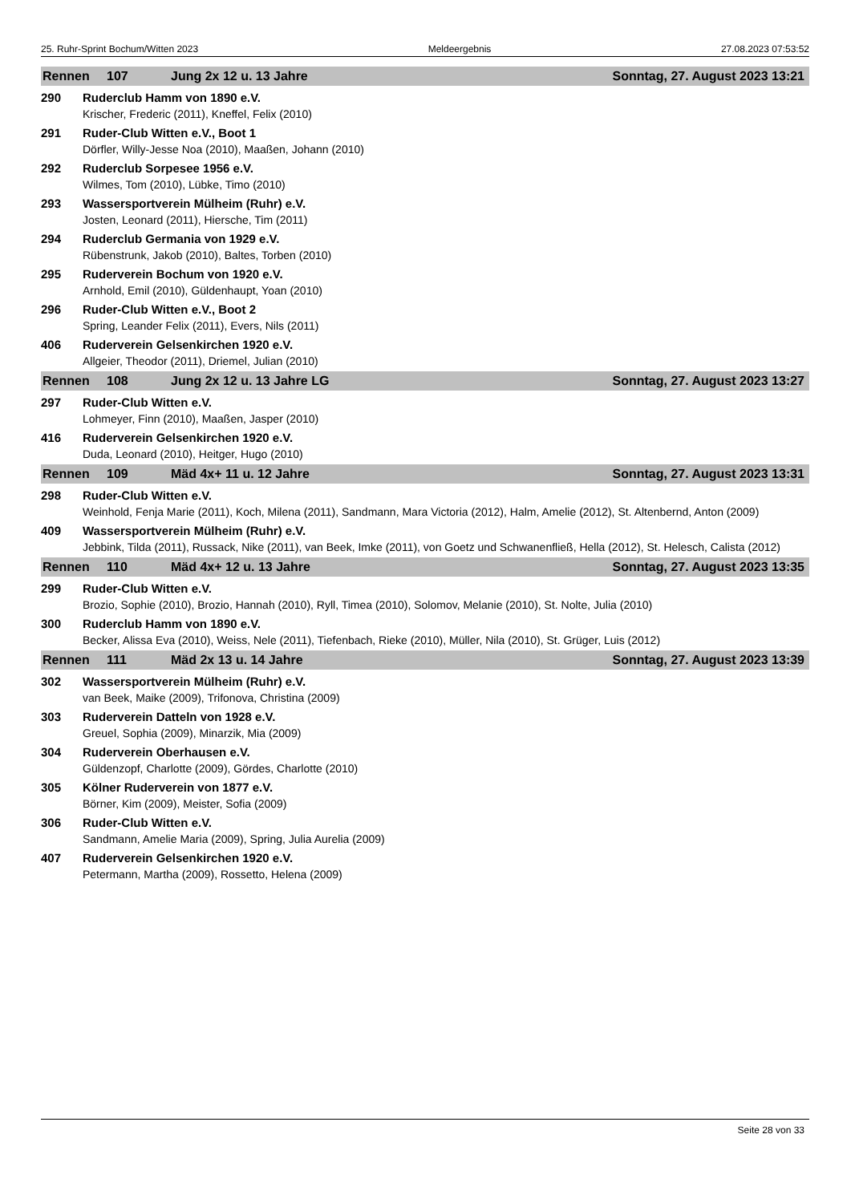25. Ruhr-Sprint Bochum/Witten 2023 Meldeergebnis 27.08.2023 07:53:52
Rennen 107 Jung 2x 12 u. 13 Jahre Sonntag, 27. August 2023 13:21
290 Ruderclub Hamm von 1890 e.V.
Krischer, Frederic (2011), Kneffel, Felix (2010)
291 Ruder-Club Witten e.V., Boot 1
Dörfler, Willy-Jesse Noa (2010), Maaßen, Johann (2010)
292 Ruderclub Sorpesee 1956 e.V.
Wilmes, Tom (2010), Lübke, Timo (2010)
293 Wassersportverein Mülheim (Ruhr) e.V.
Josten, Leonard (2011), Hiersche, Tim (2011)
294 Ruderclub Germania von 1929 e.V.
Rübenstrunk, Jakob (2010), Baltes, Torben (2010)
295 Ruderverein Bochum von 1920 e.V.
Arnhold, Emil (2010), Güldenhaupt, Yoan (2010)
296 Ruder-Club Witten e.V., Boot 2
Spring, Leander Felix (2011), Evers, Nils (2011)
406 Ruderverein Gelsenkirchen 1920 e.V.
Allgeier, Theodor (2011), Driemel, Julian (2010)
Rennen 108 Jung 2x 12 u. 13 Jahre LG Sonntag, 27. August 2023 13:27
297 Ruder-Club Witten e.V.
Lohmeyer, Finn (2010), Maaßen, Jasper (2010)
416 Ruderverein Gelsenkirchen 1920 e.V.
Duda, Leonard (2010), Heitger, Hugo (2010)
Rennen 109 Mäd 4x+ 11 u. 12 Jahre Sonntag, 27. August 2023 13:31
298 Ruder-Club Witten e.V.
Weinhold, Fenja Marie (2011), Koch, Milena (2011), Sandmann, Mara Victoria (2012), Halm, Amelie (2012), St. Altenbernd, Anton (2009)
409 Wassersportverein Mülheim (Ruhr) e.V.
Jebbink, Tilda (2011), Russack, Nike (2011), van Beek, Imke (2011), von Goetz und Schwanenfließ, Hella (2012), St. Helesch, Calista (2012)
Rennen 110 Mäd 4x+ 12 u. 13 Jahre Sonntag, 27. August 2023 13:35
299 Ruder-Club Witten e.V.
Brozio, Sophie (2010), Brozio, Hannah (2010), Ryll, Timea (2010), Solomov, Melanie (2010), St. Nolte, Julia (2010)
300 Ruderclub Hamm von 1890 e.V.
Becker, Alissa Eva (2010), Weiss, Nele (2011), Tiefenbach, Rieke (2010), Müller, Nila (2010), St. Grüger, Luis (2012)
Rennen 111 Mäd 2x 13 u. 14 Jahre Sonntag, 27. August 2023 13:39
302 Wassersportverein Mülheim (Ruhr) e.V.
van Beek, Maike (2009), Trifonova, Christina (2009)
303 Ruderverein Datteln von 1928 e.V.
Greuel, Sophia (2009), Minarzik, Mia (2009)
304 Ruderverein Oberhausen e.V.
Güldenzopf, Charlotte (2009), Gördes, Charlotte (2010)
305 Kölner Ruderverein von 1877 e.V.
Börner, Kim (2009), Meister, Sofia (2009)
306 Ruder-Club Witten e.V.
Sandmann, Amelie Maria (2009), Spring, Julia Aurelia (2009)
407 Ruderverein Gelsenkirchen 1920 e.V.
Petermann, Martha (2009), Rossetto, Helena (2009)
Seite 28 von 33